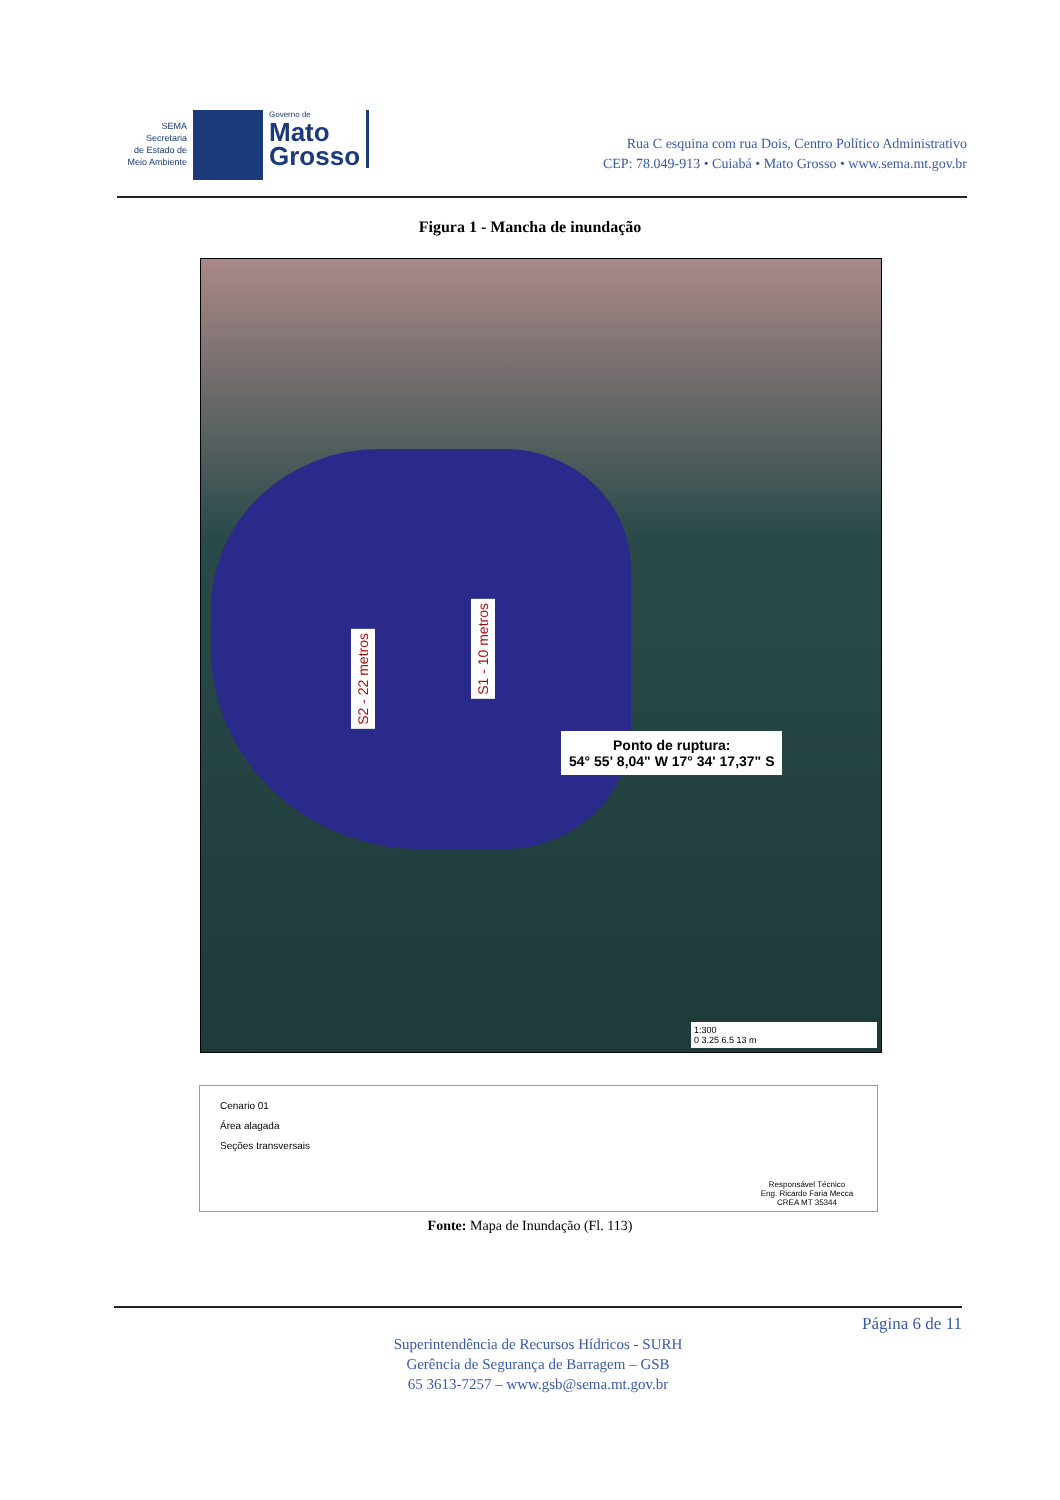SEMA
Secretaria
de Estado de
Meio Ambiente
Governo de
Mato
Grosso
Rua C esquina com rua Dois, Centro Político Administrativo
CEP: 78.049-913 • Cuiabá • Mato Grosso • www.sema.mt.gov.br
Figura 1 - Mancha de inundação
S2 - 22 metros
S1 - 10 metros
Ponto de ruptura:
54° 55' 8,04" W 17° 34' 17,37" S
1:300
0 3.25 6.5 13 m
Cenario 01
Área alagada
Seções transversais
Responsável Técnico
Eng. Ricardo Faria Mecca
CREA MT 35344
Fonte: Mapa de Inundação (Fl. 113)
Página 6 de 11
Superintendência de Recursos Hídricos - SURH
Gerência de Segurança de Barragem – GSB
65 3613-7257 – www.gsb@sema.mt.gov.br